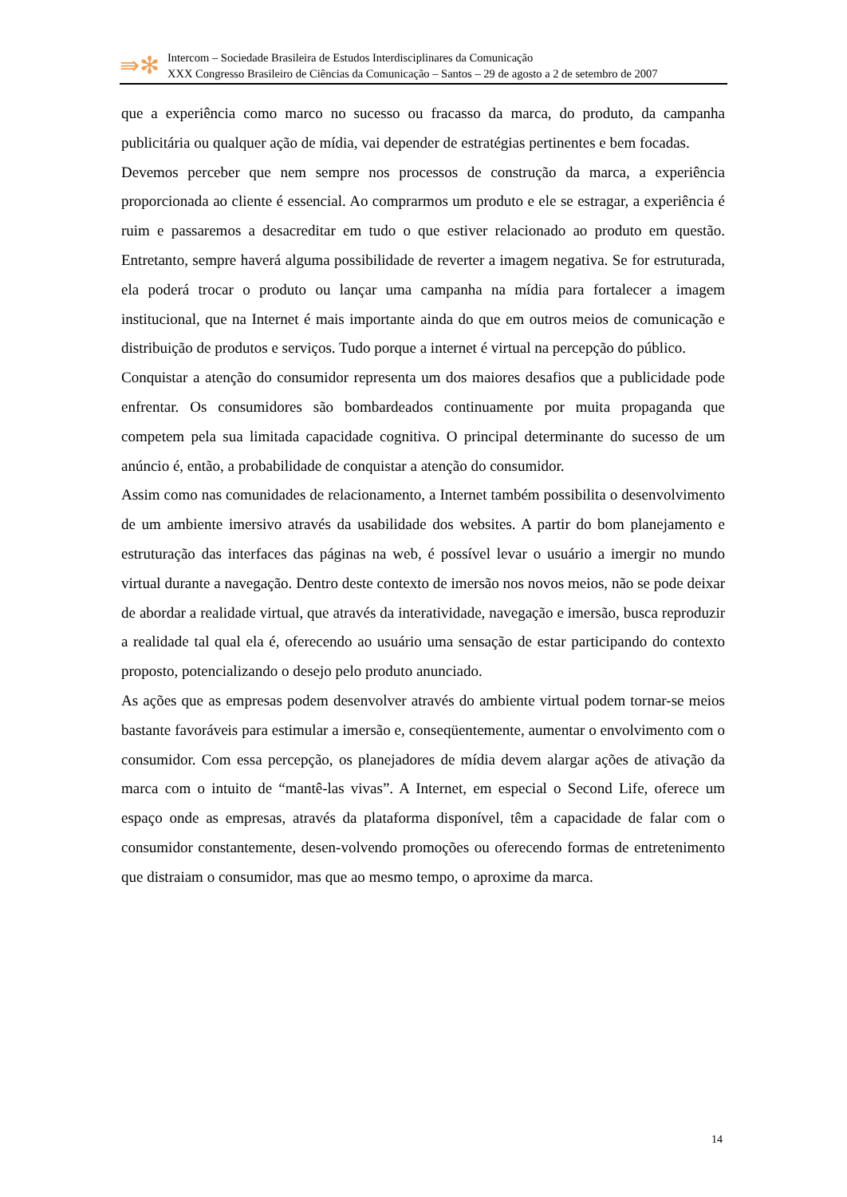⇛✻
Intercom – Sociedade Brasileira de Estudos Interdisciplinares da Comunicação
XXX Congresso Brasileiro de Ciências da Comunicação – Santos – 29 de agosto a 2 de setembro de 2007
que a experiência como marco no sucesso ou fracasso da marca, do produto, da campanha publicitária ou qualquer ação de mídia, vai depender de estratégias pertinentes e bem focadas.
Devemos perceber que nem sempre nos processos de construção da marca, a experiência proporcionada ao cliente é essencial. Ao comprarmos um produto e ele se estragar, a experiência é ruim e passaremos a desacreditar em tudo o que estiver relacionado ao produto em questão. Entretanto, sempre haverá alguma possibilidade de reverter a imagem negativa. Se for estruturada, ela poderá trocar o produto ou lançar uma campanha na mídia para fortalecer a imagem institucional, que na Internet é mais importante ainda do que em outros meios de comunicação e distribuição de produtos e serviços. Tudo porque a internet é virtual na percepção do público.
Conquistar a atenção do consumidor representa um dos maiores desafios que a publicidade pode enfrentar. Os consumidores são bombardeados continuamente por muita propaganda que competem pela sua limitada capacidade cognitiva. O principal determinante do sucesso de um anúncio é, então, a probabilidade de conquistar a atenção do consumidor.
Assim como nas comunidades de relacionamento, a Internet também possibilita o desenvolvimento de um ambiente imersivo através da usabilidade dos websites. A partir do bom planejamento e estruturação das interfaces das páginas na web, é possível levar o usuário a imergir no mundo virtual durante a navegação. Dentro deste contexto de imersão nos novos meios, não se pode deixar de abordar a realidade virtual, que através da interatividade, navegação e imersão, busca reproduzir a realidade tal qual ela é, oferecendo ao usuário uma sensação de estar participando do contexto proposto, potencializando o desejo pelo produto anunciado.
As ações que as empresas podem desenvolver através do ambiente virtual podem tornar-se meios bastante favoráveis para estimular a imersão e, conseqüentemente, aumentar o envolvimento com o consumidor. Com essa percepção, os planejadores de mídia devem alargar ações de ativação da marca com o intuito de “mantê-las vivas”. A Internet, em especial o Second Life, oferece um espaço onde as empresas, através da plataforma disponível, têm a capacidade de falar com o consumidor constantemente, desen-volvendo promoções ou oferecendo formas de entretenimento que distraiam o consumidor, mas que ao mesmo tempo, o aproxime da marca.
14